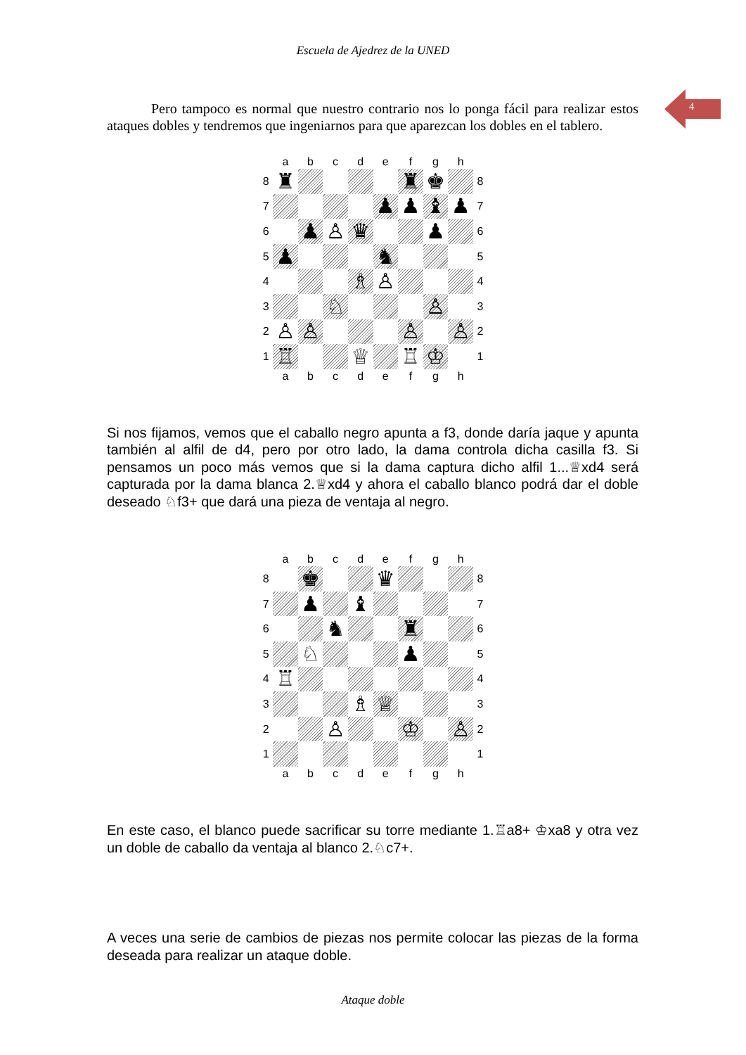Escuela de Ajedrez de la UNED
4
Pero tampoco es normal que nuestro contrario nos lo ponga fácil para realizar estos ataques dobles y tendremos que ingeniarnos para que aparezcan los dobles en el tablero.
| | a | b | c | d | e | f | g | h | |
| 8 | ♜ | | | | | ♜ | ♚ | | 8 |
| 7 | | | | | ♟ | ♟ | ♝ | ♟ | 7 |
| 6 | | ♟ | ♙ | ♛ | | | ♟ | | 6 |
| 5 | ♟ | | | | ♞ | | | | 5 |
| 4 | | | | ♗ | ♙ | | | | 4 |
| 3 | | | ♘ | | | | ♙ | | 3 |
| 2 | ♙ | ♙ | | | | ♙ | | ♙ | 2 |
| 1 | ♖ | | | ♕ | | ♖ | ♔ | | 1 |
| | a | b | c | d | e | f | g | h | |
Si nos fijamos, vemos que el caballo negro apunta a f3, donde daría jaque y apunta también al alfil de d4, pero por otro lado, la dama controla dicha casilla f3. Si pensamos un poco más vemos que si la dama captura dicho alfil 1...♕xd4 será capturada por la dama blanca 2.♕xd4 y ahora el caballo blanco podrá dar el doble deseado ♘f3+ que dará una pieza de ventaja al negro.
| | a | b | c | d | e | f | g | h | |
| 8 | | ♚ | | | ♛ | | | | 8 |
| 7 | | ♟ | | ♝ | | | | | 7 |
| 6 | | | ♞ | | | ♜ | | | 6 |
| 5 | | ♘ | | | | ♟ | | | 5 |
| 4 | ♖ | | | | | | | | 4 |
| 3 | | | | ♗ | ♕ | | | | 3 |
| 2 | | | ♙ | | | ♔ | | ♙ | 2 |
| 1 | | | | | | | | | 1 |
| | a | b | c | d | e | f | g | h | |
En este caso, el blanco puede sacrificar su torre mediante 1.♖a8+ ♔xa8 y otra vez un doble de caballo da ventaja al blanco 2.♘c7+.
A veces una serie de cambios de piezas nos permite colocar las piezas de la forma deseada para realizar un ataque doble.
Ataque doble